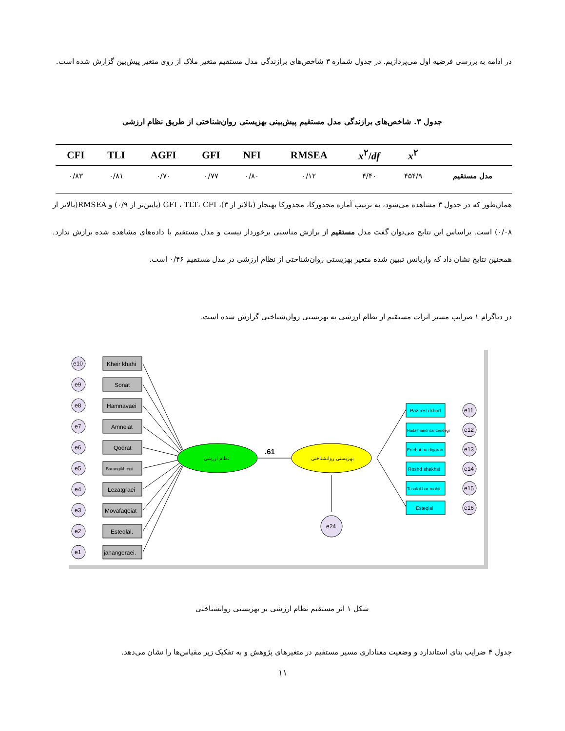در ادامه به بررسی فرضیه اول می‌پردازیم. در جدول شماره ۳ شاخص‌های برازندگی مدل مستقیم متغیر ملاک از روی متغیر پیش‌بین گزارش شده است.
جدول ۳. شاخص‌های برازندگی مدل مستقیم پیش‌بینی بهزیستی روان‌شناختی از طریق نظام ارزشی
| CFI | TLI | AGFI | GFI | NFI | RMSEA | x<sup>۲</sup>/ df | x<sup>۲</sup> | |
| --- | --- | --- | --- | --- | --- | --- | --- | --- |
| ۰/۸۳ | ۰/۸۱ | ۰/۷۰ | ۰/۷۷ | ۰/۸۰ | ۰/۱۲ | ۴/۴۰ | ۴۵۴/۹ | مدل مستقیم |
همان‌طور که در جدول ۳ مشاهده می‌شود، به ترتیب آماره مجذورکا، مجذورکا بهنجار (بالاتر از ۳)، GFI ، TLT، CFI (پایین‌تر از ۰/۹) و RMSEA(بالاتر از ۰/۰۸) است. براساس این نتایج می‌توان گفت مدل مستقیم از برازش مناسبی برخوردار نیست و مدل مستقیم با داده‌های مشاهده شده برازش ندارد. همچنین نتایج نشان داد که واریانس تبیین شده متغیر بهزیستی روان‌شناختی از نظام ارزشی در مدل مستقیم ۰/۴۶ است.
در دیاگرام ۱ ضرایب مسیر اثرات مستقیم از نظام ارزشی به بهزیستی روان‌شناختی گزارش شده است.
e10
Kheir khahi
e9
Sonat
e8
Hamnavaei
e7
Amneiat
e6
Qodrat
e5
Barangikhtegi
e4
Lezatgraei
e3
Movafaqeiat
e2
Esteqlal.
e1
jahangeraei.
نظام ارزشی
.61
بهزیستی روانشناختی
e24
Paziresh khod
e11
Hadafmandi dar zendegi
e12
Ertebat ba digaran
e13
Roshd shakhsi
e14
Tasalot bar mohit
e15
Esteqlal
e16
شکل ۱ اثر مستقیم نظام ارزشی بر بهزیستی روانشناختی
جدول ۴ ضرایب بتای استاندارد و وضعیت معناداری مسیر مستقیم در متغیرهای پژوهش و به تفکیک زیر مقیاس‌ها را نشان می‌دهد.
۱۱